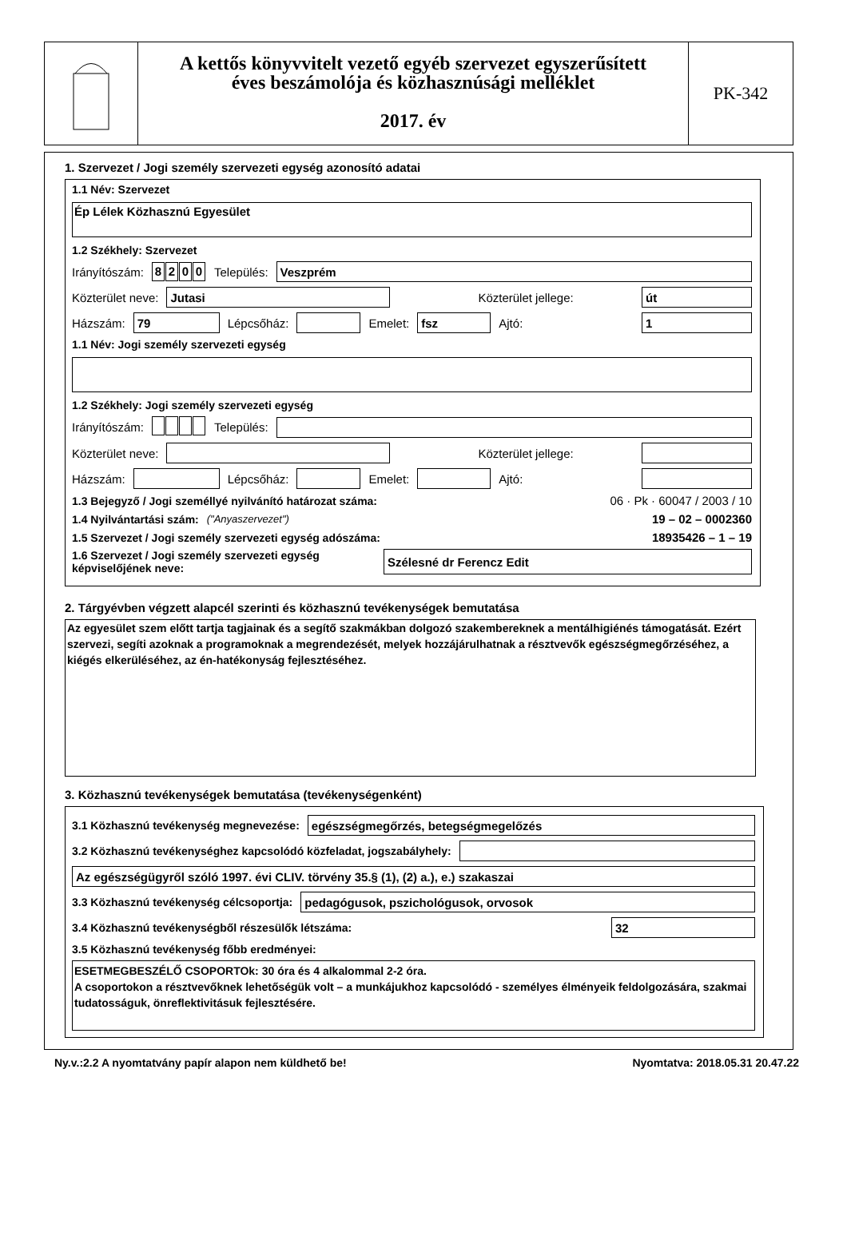A kettős könyvvitelt vezető egyéb szervezet egyszerűsített
éves beszámolója és közhasznúsági melléklet
2017. év
PK-342
1. Szervezet / Jogi személy szervezeti egység azonosító adatai
1.1 Név: Szervezet
Ép Lélek Közhasznú Egyesület
1.2 Székhely: Szervezet
Irányítószám: 8200 Település:
Veszprém
Közterület neve:
Jutasi
Közterület jellege:
út
Házszám:
79
Lépcsőház:
Emelet:
fsz
Ajtó:
1
1.1 Név: Jogi személy szervezeti egység
1.2 Székhely: Jogi személy szervezeti egység
Irányítószám: Település:
Közterület neve:
Közterület jellege:
Házszám:
Lépcsőház:
Emelet:
Ajtó:
1.3 Bejegyző / Jogi személlyé nyilvánító határozat száma: 06 · Pk · 60047 / 2003 / 10
1.4 Nyilvántartási szám: ("Anyaszervezet") 19 – 02 – 0002360
1.5 Szervezet / Jogi személy szervezeti egység adószáma: 18935426 – 1 – 19
1.6 Szervezet / Jogi személy szervezeti egység képviselőjének neve:
Szélesné dr Ferencz Edit
2. Tárgyévben végzett alapcél szerinti és közhasznú tevékenységek bemutatása
Az egyesület szem előtt tartja tagjainak és a segítő szakmákban dolgozó szakembereknek a mentálhigiénés támogatását. Ezért szervezi, segíti azoknak a programoknak a megrendezését, melyek hozzájárulhatnak a résztvevők egészségmegőrzéséhez, a kiégés elkerüléséhez, az én-hatékonyság fejlesztéséhez.
3. Közhasznú tevékenységek bemutatása (tevékenységenként)
3.1 Közhasznú tevékenység megnevezése:
egészségmegőrzés, betegségmegelőzés
3.2 Közhasznú tevékenységhez kapcsolódó közfeladat, jogszabályhely:
Az egészségügyről szóló 1997. évi CLIV. törvény 35.§ (1), (2) a.), e.) szakaszai
3.3 Közhasznú tevékenység célcsoportja:
pedagógusok, pszichológusok, orvosok
3.4 Közhasznú tevékenységből részesülők létszáma:
32
3.5 Közhasznú tevékenység főbb eredményei:
ESETMEGBESZÉLŐ CSOPORTOk: 30 óra és 4 alkalommal 2-2 óra.
A csoportokon a résztvevőknek lehetőségük volt – a munkájukhoz kapcsolódó - személyes élményeik feldolgozására, szakmai tudatosságuk, önreflektivitásuk fejlesztésére.
Ny.v.:2.2 A nyomtatvány papír alapon nem küldhető be! Nyomtatva: 2018.05.31 20.47.22